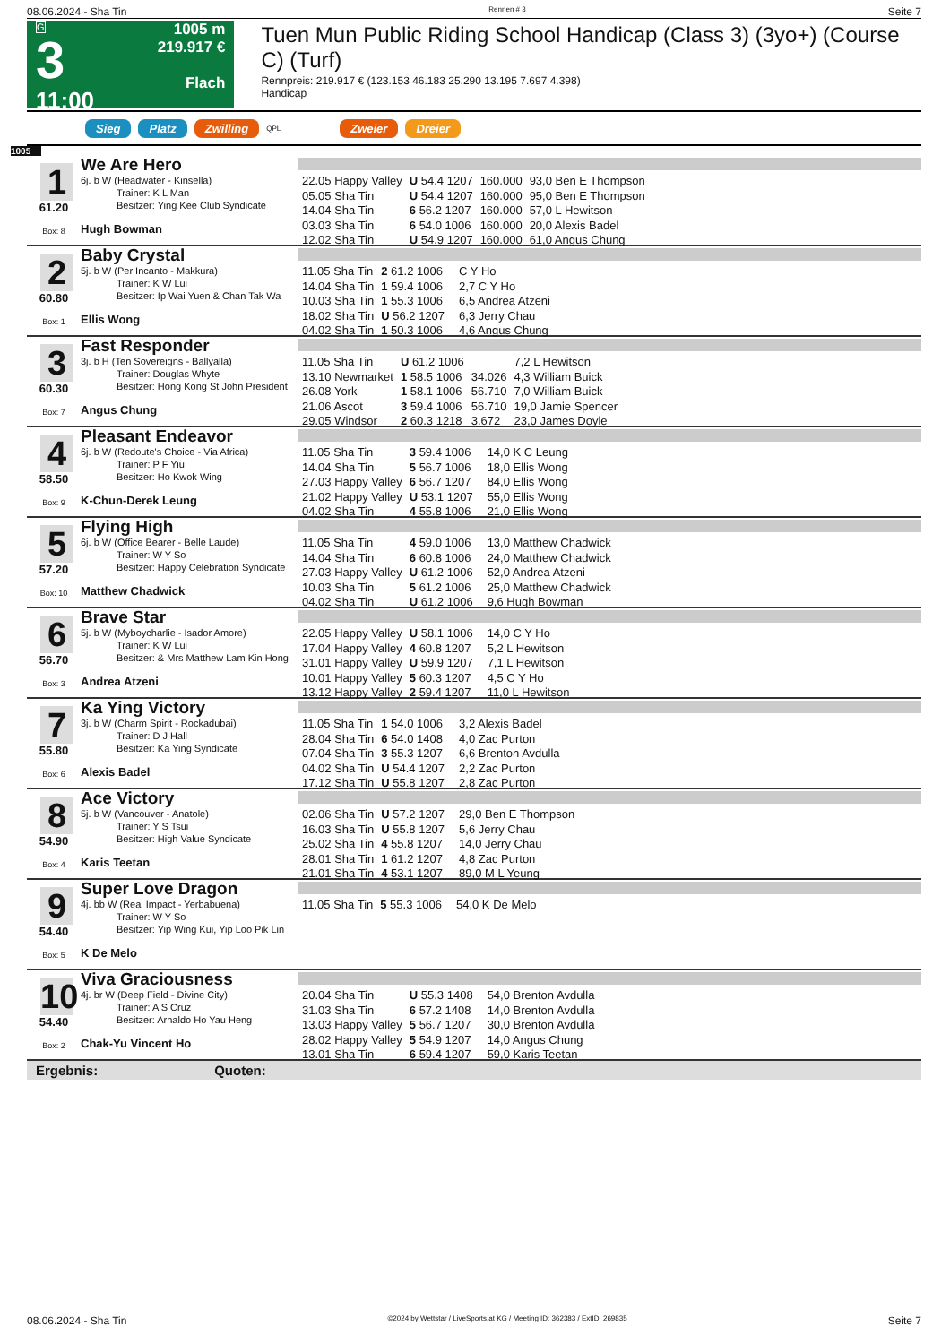08.06.2024 - Sha Tin Rennen # 3 Seite 7
G
3
11:00
1005 m
219.917 €
Flach
Tuen Mun Public Riding School Handicap (Class 3) (3yo+) (Course C) (Turf)
Rennpreis: 219.917 € (123.153 46.183 25.290 13.195 7.697 4.398)
Handicap
Sieg Platz Zwilling QPL Zweier Dreier
1005
1
61.20
Box: 8
We Are Hero
6j. b W (Headwater - Kinsella)
Trainer: K L Man
Besitzer: Ying Kee Club Syndicate
Hugh Bowman
| 22.05 Happy Valley | U 54.4 1207 | 160.000 | 93,0 Ben E Thompson |
| 05.05 Sha Tin | U 54.4 1207 | 160.000 | 95,0 Ben E Thompson |
| 14.04 Sha Tin | 6 56.2 1207 | 160.000 | 57,0 L Hewitson |
| 03.03 Sha Tin | 6 54.0 1006 | 160.000 | 20,0 Alexis Badel |
| 12.02 Sha Tin | U 54.9 1207 | 160.000 | 61,0 Angus Chung |
2
60.80
Box: 1
Baby Crystal
5j. b W (Per Incanto - Makkura)
Trainer: K W Lui
Besitzer: Ip Wai Yuen & Chan Tak Wa
Ellis Wong
| 11.05 Sha Tin | 2 61.2 1006 | | C Y Ho |
| 14.04 Sha Tin | 1 59.4 1006 | | 2,7 C Y Ho |
| 10.03 Sha Tin | 1 55.3 1006 | | 6,5 Andrea Atzeni |
| 18.02 Sha Tin | U 56.2 1207 | | 6,3 Jerry Chau |
| 04.02 Sha Tin | 1 50.3 1006 | | 4,6 Angus Chung |
3
60.30
Box: 7
Fast Responder
3j. b H (Ten Sovereigns - Ballyalla)
Trainer: Douglas Whyte
Besitzer: Hong Kong St John President
Angus Chung
| 11.05 Sha Tin | U 61.2 1006 | | 7,2 L Hewitson |
| 13.10 Newmarket | 1 58.5 1006 | 34.026 | 4,3 William Buick |
| 26.08 York | 1 58.1 1006 | 56.710 | 7,0 William Buick |
| 21.06 Ascot | 3 59.4 1006 | 56.710 | 19,0 Jamie Spencer |
| 29.05 Windsor | 2 60.3 1218 | 3.672 | 23,0 James Doyle |
4
58.50
Box: 9
Pleasant Endeavor
6j. b W (Redoute's Choice - Via Africa)
Trainer: P F Yiu
Besitzer: Ho Kwok Wing
K-Chun-Derek Leung
| 11.05 Sha Tin | 3 59.4 1006 | | 14,0 K C Leung |
| 14.04 Sha Tin | 5 56.7 1006 | | 18,0 Ellis Wong |
| 27.03 Happy Valley | 6 56.7 1207 | | 84,0 Ellis Wong |
| 21.02 Happy Valley | U 53.1 1207 | | 55,0 Ellis Wong |
| 04.02 Sha Tin | 4 55.8 1006 | | 21,0 Ellis Wong |
5
57.20
Box: 10
Flying High
6j. b W (Office Bearer - Belle Laude)
Trainer: W Y So
Besitzer: Happy Celebration Syndicate
Matthew Chadwick
| 11.05 Sha Tin | 4 59.0 1006 | | 13,0 Matthew Chadwick |
| 14.04 Sha Tin | 6 60.8 1006 | | 24,0 Matthew Chadwick |
| 27.03 Happy Valley | U 61.2 1006 | | 52,0 Andrea Atzeni |
| 10.03 Sha Tin | 5 61.2 1006 | | 25,0 Matthew Chadwick |
| 04.02 Sha Tin | U 61.2 1006 | | 9,6 Hugh Bowman |
6
56.70
Box: 3
Brave Star
5j. b W (Myboycharlie - Isador Amore)
Trainer: K W Lui
Besitzer: & Mrs Matthew Lam Kin Hong
Andrea Atzeni
| 22.05 Happy Valley | U 58.1 1006 | | 14,0 C Y Ho |
| 17.04 Happy Valley | 4 60.8 1207 | | 5,2 L Hewitson |
| 31.01 Happy Valley | U 59.9 1207 | | 7,1 L Hewitson |
| 10.01 Happy Valley | 5 60.3 1207 | | 4,5 C Y Ho |
| 13.12 Happy Valley | 2 59.4 1207 | | 11,0 L Hewitson |
7
55.80
Box: 6
Ka Ying Victory
3j. b W (Charm Spirit - Rockadubai)
Trainer: D J Hall
Besitzer: Ka Ying Syndicate
Alexis Badel
| 11.05 Sha Tin | 1 54.0 1006 | | 3,2 Alexis Badel |
| 28.04 Sha Tin | 6 54.0 1408 | | 4,0 Zac Purton |
| 07.04 Sha Tin | 3 55.3 1207 | | 6,6 Brenton Avdulla |
| 04.02 Sha Tin | U 54.4 1207 | | 2,2 Zac Purton |
| 17.12 Sha Tin | U 55.8 1207 | | 2,8 Zac Purton |
8
54.90
Box: 4
Ace Victory
5j. b W (Vancouver - Anatole)
Trainer: Y S Tsui
Besitzer: High Value Syndicate
Karis Teetan
| 02.06 Sha Tin | U 57.2 1207 | | 29,0 Ben E Thompson |
| 16.03 Sha Tin | U 55.8 1207 | | 5,6 Jerry Chau |
| 25.02 Sha Tin | 4 55.8 1207 | | 14,0 Jerry Chau |
| 28.01 Sha Tin | 1 61.2 1207 | | 4,8 Zac Purton |
| 21.01 Sha Tin | 4 53.1 1207 | | 89,0 M L Yeung |
9
54.40
Box: 5
Super Love Dragon
4j. bb W (Real Impact - Yerbabuena)
Trainer: W Y So
Besitzer: Yip Wing Kui, Yip Loo Pik Lin
K De Melo
| 11.05 Sha Tin | 5 55.3 1006 | | 54,0 K De Melo |
10
54.40
Box: 2
Viva Graciousness
4j. br W (Deep Field - Divine City)
Trainer: A S Cruz
Besitzer: Arnaldo Ho Yau Heng
Chak-Yu Vincent Ho
| 20.04 Sha Tin | U 55.3 1408 | | 54,0 Brenton Avdulla |
| 31.03 Sha Tin | 6 57.2 1408 | | 14,0 Brenton Avdulla |
| 13.03 Happy Valley | 5 56.7 1207 | | 30,0 Brenton Avdulla |
| 28.02 Happy Valley | 5 54.9 1207 | | 14,0 Angus Chung |
| 13.01 Sha Tin | 6 59.4 1207 | | 59,0 Karis Teetan |
Ergebnis: Quoten:
08.06.2024 - Sha Tin ©2024 by Wettstar / LiveSports.at KG / Meeting ID: 362383 / ExtID: 269835 Seite 7